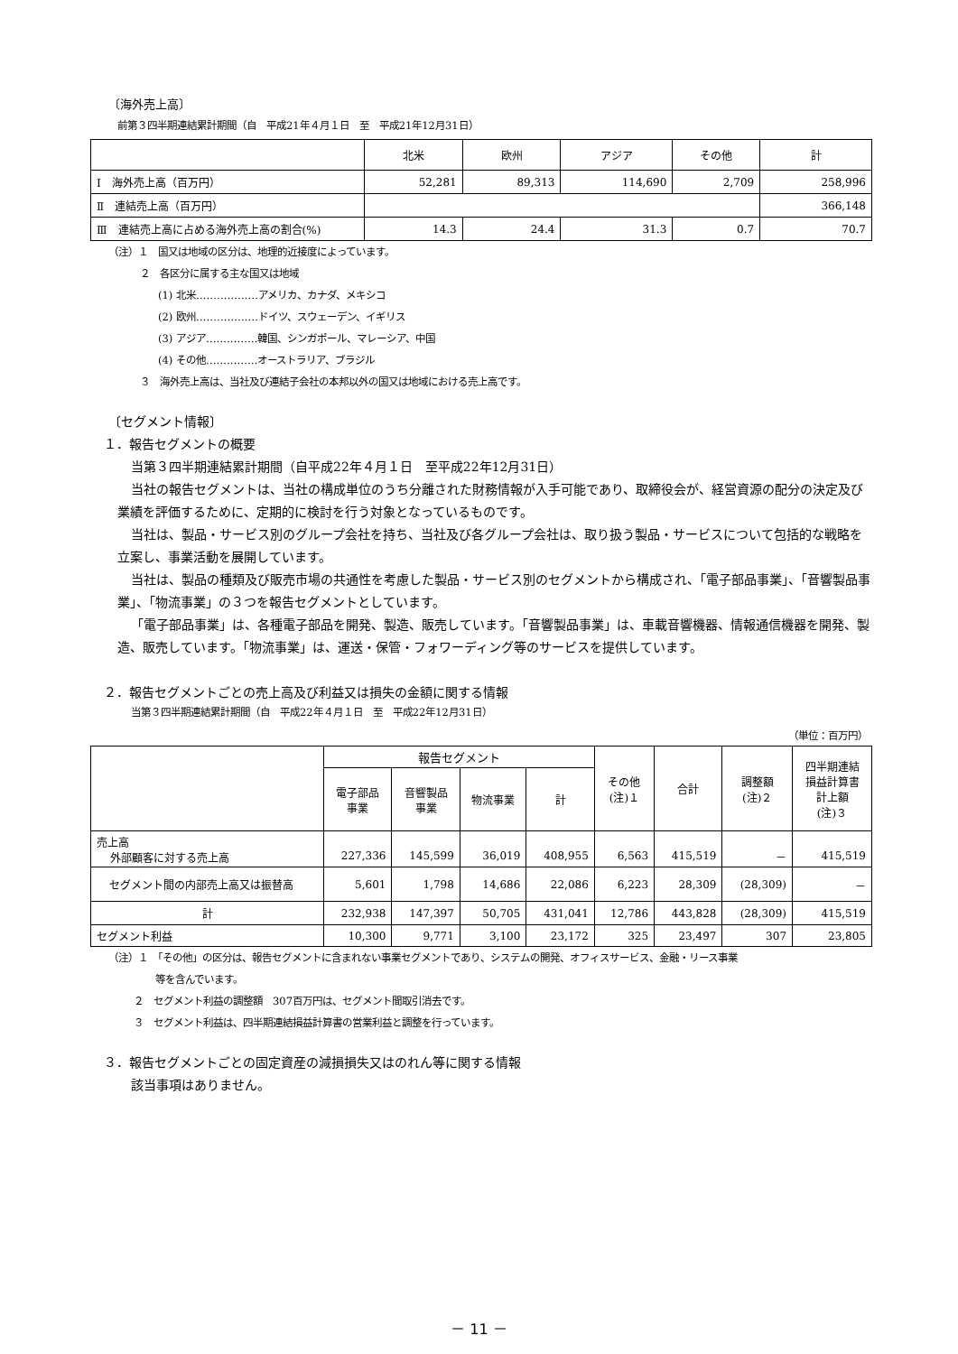〔海外売上高〕
前第３四半期連結累計期間（自　平成21年４月１日　至　平成21年12月31日）
| | 北米 | 欧州 | アジア | その他 | 計 |
| Ⅰ 海外売上高（百万円） | 52,281 | 89,313 | 114,690 | 2,709 | 258,996 |
| Ⅱ 連結売上高（百万円） | | | | | 366,148 |
| Ⅲ 連結売上高に占める海外売上高の割合(%) | 14.3 | 24.4 | 31.3 | 0.7 | 70.7 |
（注）１　国又は地域の区分は、地理的近接度によっています。
２　各区分に属する主な国又は地域
(1) 北米………………アメリカ、カナダ、メキシコ
(2) 欧州………………ドイツ、スウェーデン、イギリス
(3) アジア……………韓国、シンガポール、マレーシア、中国
(4) その他……………オーストラリア、ブラジル
３　海外売上高は、当社及び連結子会社の本邦以外の国又は地域における売上高です。
〔セグメント情報〕
１．報告セグメントの概要
当第３四半期連結累計期間（自平成22年４月１日　至平成22年12月31日）
当社の報告セグメントは、当社の構成単位のうち分離された財務情報が入手可能であり、取締役会が、経営資源の配分の決定及び業績を評価するために、定期的に検討を行う対象となっているものです。
当社は、製品・サービス別のグループ会社を持ち、当社及び各グループ会社は、取り扱う製品・サービスについて包括的な戦略を立案し、事業活動を展開しています。
当社は、製品の種類及び販売市場の共通性を考慮した製品・サービス別のセグメントから構成され、「電子部品事業」、「音響製品事業」、「物流事業」の３つを報告セグメントとしています。
「電子部品事業」は、各種電子部品を開発、製造、販売しています。「音響製品事業」は、車載音響機器、情報通信機器を開発、製造、販売しています。「物流事業」は、運送・保管・フォワーディング等のサービスを提供しています。
２．報告セグメントごとの売上高及び利益又は損失の金額に関する情報
当第３四半期連結累計期間（自　平成22年４月１日　至　平成22年12月31日）
（単位：百万円）
| | 報告セグメント | | | | その他 (注)１ | 合計 | 調整額 (注)２ | 四半期連結 損益計算書 計上額 (注)３ |
| | 電子部品 事業 | 音響製品 事業 | 物流事業 | 計 | | | | |
| 売上高 外部顧客に対する売上高 | 227,336 | 145,599 | 36,019 | 408,955 | 6,563 | 415,519 | － | 415,519 |
| セグメント間の内部売上高又は振替高 | 5,601 | 1,798 | 14,686 | 22,086 | 6,223 | 28,309 | (28,309) | － |
| 計 | 232,938 | 147,397 | 50,705 | 431,041 | 12,786 | 443,828 | (28,309) | 415,519 |
| セグメント利益 | 10,300 | 9,771 | 3,100 | 23,172 | 325 | 23,497 | 307 | 23,805 |
（注）１　「その他」の区分は、報告セグメントに含まれない事業セグメントであり、システムの開発、オフィスサービス、金融・リース事業
等を含んでいます。
２　セグメント利益の調整額　307百万円は、セグメント間取引消去です。
３　セグメント利益は、四半期連結損益計算書の営業利益と調整を行っています。
３．報告セグメントごとの固定資産の減損損失又はのれん等に関する情報
該当事項はありません。
－ 11 －